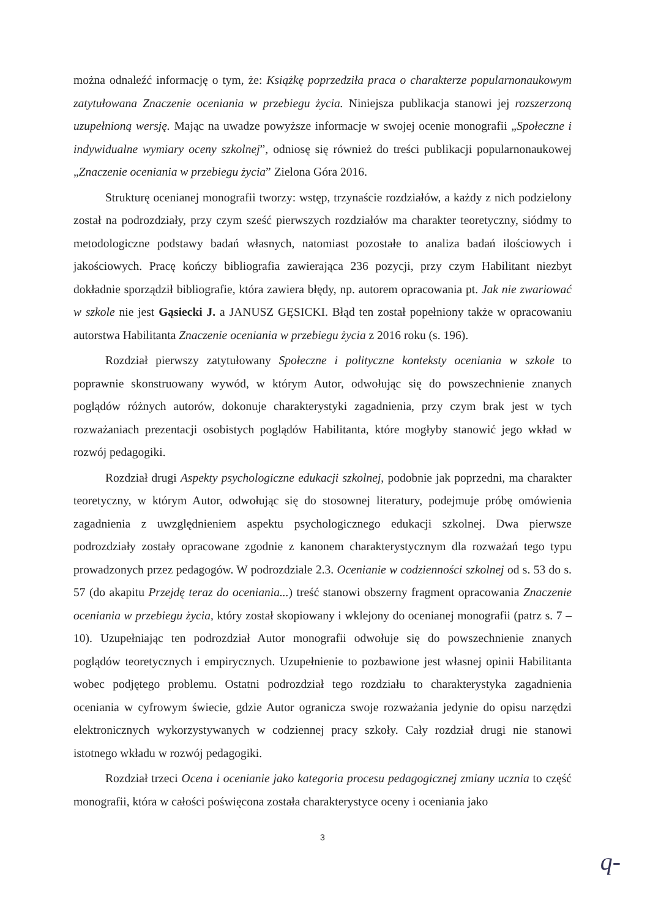można odnaleźć informację o tym, że: Książkę poprzedziła praca o charakterze popularnonaukowym zatytułowana Znaczenie oceniania w przebiegu życia. Niniejsza publikacja stanowi jej rozszerzoną uzupełnioną wersję. Mając na uwadze powyższe informacje w swojej ocenie monografii „Społeczne i indywidualne wymiary oceny szkolnej”, odniosę się również do treści publikacji popularnonaukowej „Znaczenie oceniania w przebiegu życia” Zielona Góra 2016.
Strukturę ocenianej monografii tworzy: wstęp, trzynaście rozdziałów, a każdy z nich podzielony został na podrozdziały, przy czym sześć pierwszych rozdziałów ma charakter teoretyczny, siódmy to metodologiczne podstawy badań własnych, natomiast pozostałe to analiza badań ilościowych i jakościowych. Pracę kończy bibliografia zawierająca 236 pozycji, przy czym Habilitant niezbyt dokładnie sporządził bibliografie, która zawiera błędy, np. autorem opracowania pt. Jak nie zwariować w szkole nie jest Gąsiecki J. a JANUSZ GĘSICKI. Błąd ten został popełniony także w opracowaniu autorstwa Habilitanta Znaczenie oceniania w przebiegu życia z 2016 roku (s. 196).
Rozdział pierwszy zatytułowany Społeczne i polityczne konteksty oceniania w szkole to poprawnie skonstruowany wywód, w którym Autor, odwołując się do powszechnienie znanych poglądów różnych autorów, dokonuje charakterystyki zagadnienia, przy czym brak jest w tych rozważaniach prezentacji osobistych poglądów Habilitanta, które mogłyby stanowić jego wkład w rozwój pedagogiki.
Rozdział drugi Aspekty psychologiczne edukacji szkolnej, podobnie jak poprzedni, ma charakter teoretyczny, w którym Autor, odwołując się do stosownej literatury, podejmuje próbę omówienia zagadnienia z uwzględnieniem aspektu psychologicznego edukacji szkolnej. Dwa pierwsze podrozdziały zostały opracowane zgodnie z kanonem charakterystycznym dla rozważań tego typu prowadzonych przez pedagogów. W podrozdziale 2.3. Ocenianie w codzienności szkolnej od s. 53 do s. 57 (do akapitu Przejdę teraz do oceniania...) treść stanowi obszerny fragment opracowania Znaczenie oceniania w przebiegu życia, który został skopiowany i wklejony do ocenianej monografii (patrz s. 7 – 10). Uzupełniając ten podrozdział Autor monografii odwołuje się do powszechnienie znanych poglądów teoretycznych i empirycznych. Uzupełnienie to pozbawione jest własnej opinii Habilitanta wobec podjętego problemu. Ostatni podrozdział tego rozdziału to charakterystyka zagadnienia oceniania w cyfrowym świecie, gdzie Autor ogranicza swoje rozważania jedynie do opisu narzędzi elektronicznych wykorzystywanych w codziennej pracy szkoły. Cały rozdział drugi nie stanowi istotnego wkładu w rozwój pedagogiki.
Rozdział trzeci Ocena i ocenianie jako kategoria procesu pedagogicznej zmiany ucznia to część monografii, która w całości poświęcona została charakterystyce oceny i oceniania jako
3
q-